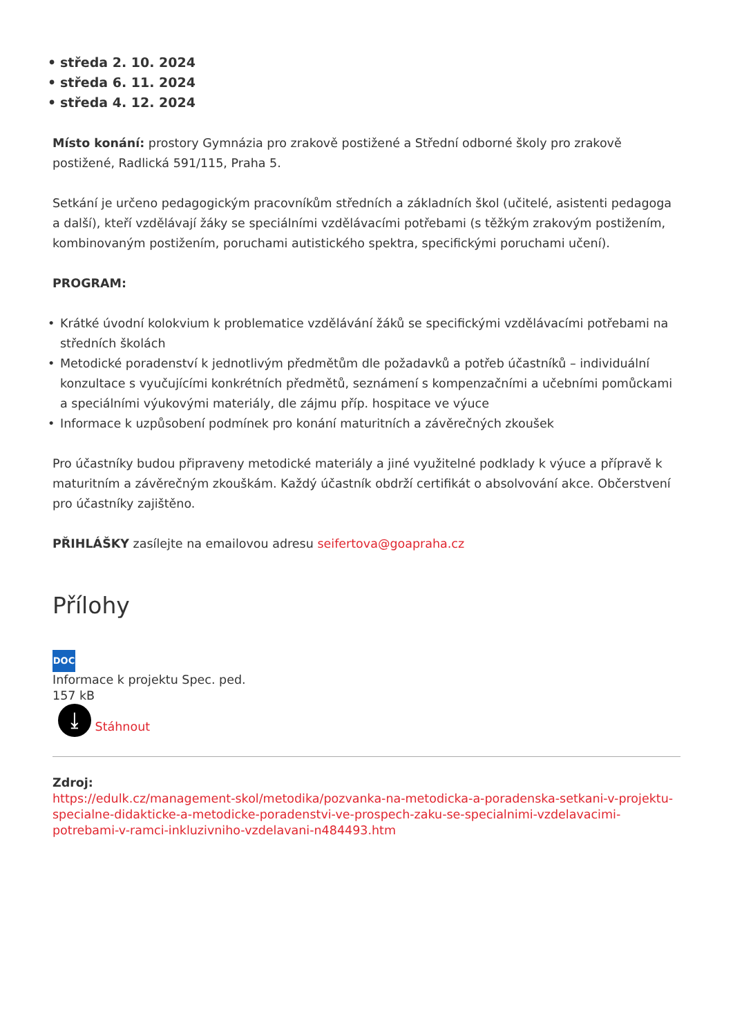• středa 2. 10. 2024
• středa 6. 11. 2024
• středa 4. 12. 2024
Místo konání: prostory Gymnázia pro zrakově postižené a Střední odborné školy pro zrakově postižené, Radlická 591/115, Praha 5.
Setkání je určeno pedagogickým pracovníkům středních a základních škol (učitelé, asistenti pedagoga a další), kteří vzdělávají žáky se speciálními vzdělávacími potřebami (s těžkým zrakovým postižením, kombinovaným postižením, poruchami autistického spektra, specifickými poruchami učení).
PROGRAM:
• Krátké úvodní kolokvium k problematice vzdělávání žáků se specifickými vzdělávacími potřebami na středních školách
• Metodické poradenství k jednotlivým předmětům dle požadavků a potřeb účastníků – individuální konzultace s vyučujícími konkrétních předmětů, seznámení s kompenzačními a učebními pomůckami a speciálními výukovými materiály, dle zájmu příp. hospitace ve výuce
• Informace k uzpůsobení podmínek pro konání maturitních a závěrečných zkoušek
Pro účastníky budou připraveny metodické materiály a jiné využitelné podklady k výuce a přípravě k maturitním a závěrečným zkouškám. Každý účastník obdrží certifikát o absolvování akce. Občerstvení pro účastníky zajištěno.
PŘIHLÁŠKY zasílejte na emailovou adresu seifertova@goapraha.cz
Přílohy
DOC
Informace k projektu Spec. ped.
157 kB
⤓ Stáhnout
Zdroj:
https://edulk.cz/management-skol/metodika/pozvanka-na-metodicka-a-poradenska-setkani-v-projektu-specialne-didakticke-a-metodicke-poradenstvi-ve-prospech-zaku-se-specialnimi-vzdelavacimi-potrebami-v-ramci-inkluzivniho-vzdelavani-n484493.htm